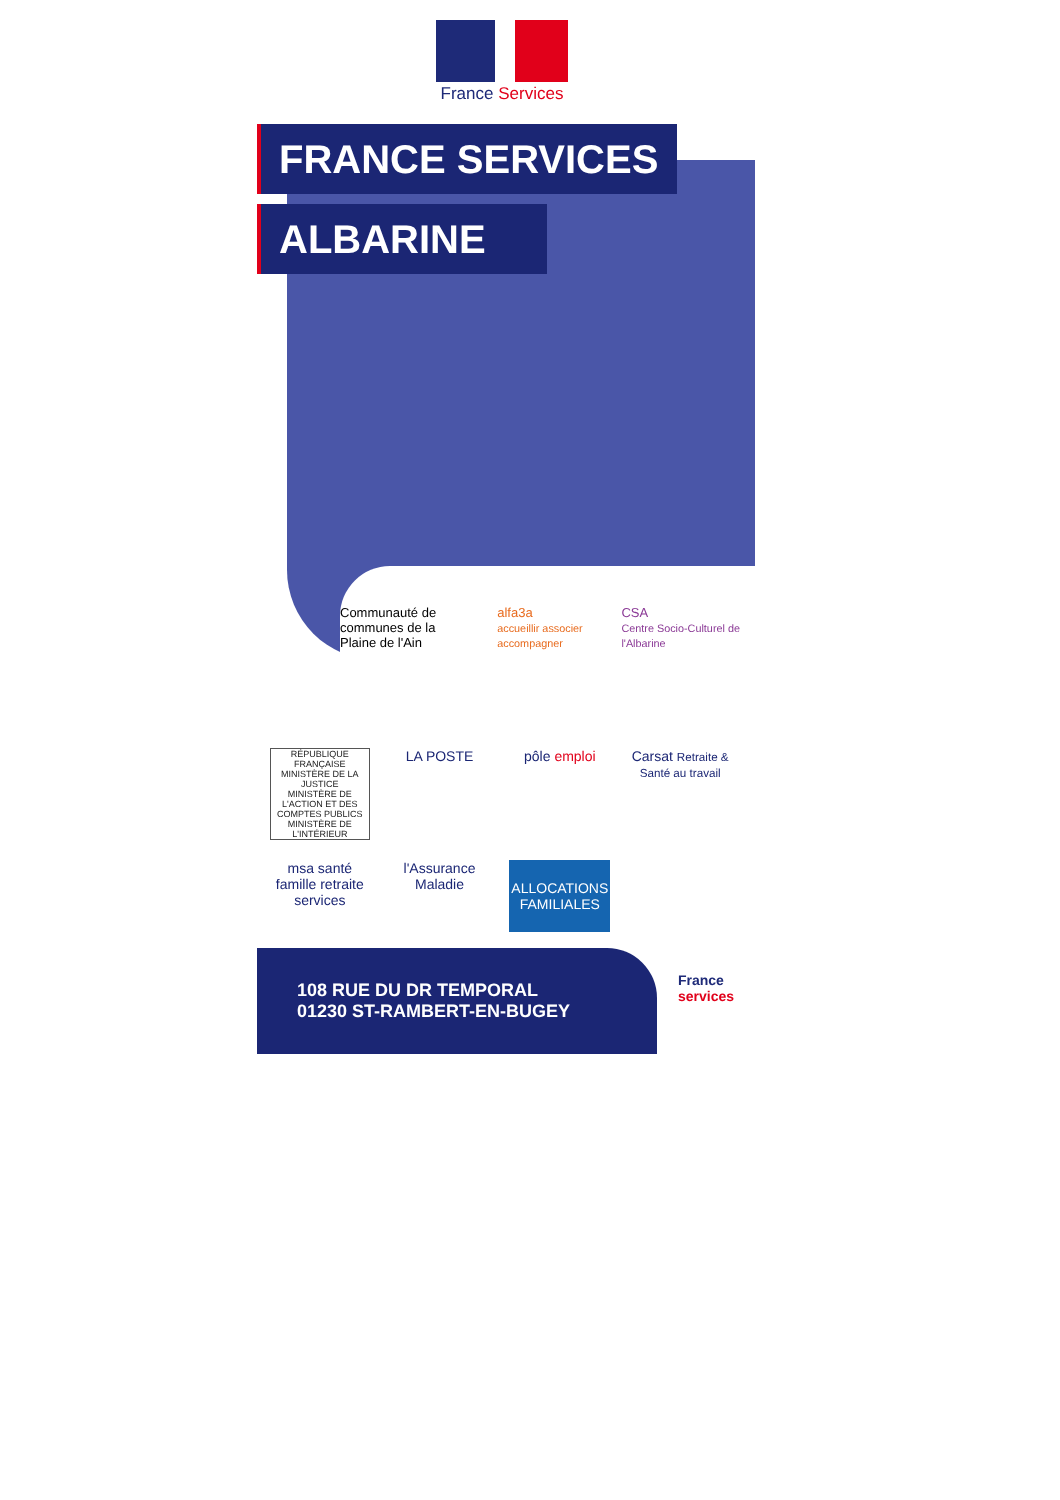France Services
FRANCE SERVICES
ALBARINE
Communauté de communes de la
Plaine de l'Ain
alfa3a
accueillir associer accompagner
CSA
Centre Socio-Culturel de l'Albarine
RÉPUBLIQUE FRANÇAISE
MINISTÈRE DE LA JUSTICE
MINISTÈRE DE L'ACTION ET DES COMPTES PUBLICS
MINISTÈRE DE L'INTÉRIEUR
LA POSTE
pôle emploi
Carsat Retraite & Santé au travail
msa santé famille retraite services
l'Assurance Maladie
ALLOCATIONS FAMILIALES
108 RUE DU DR TEMPORAL
01230 ST-RAMBERT-EN-BUGEY
France
services